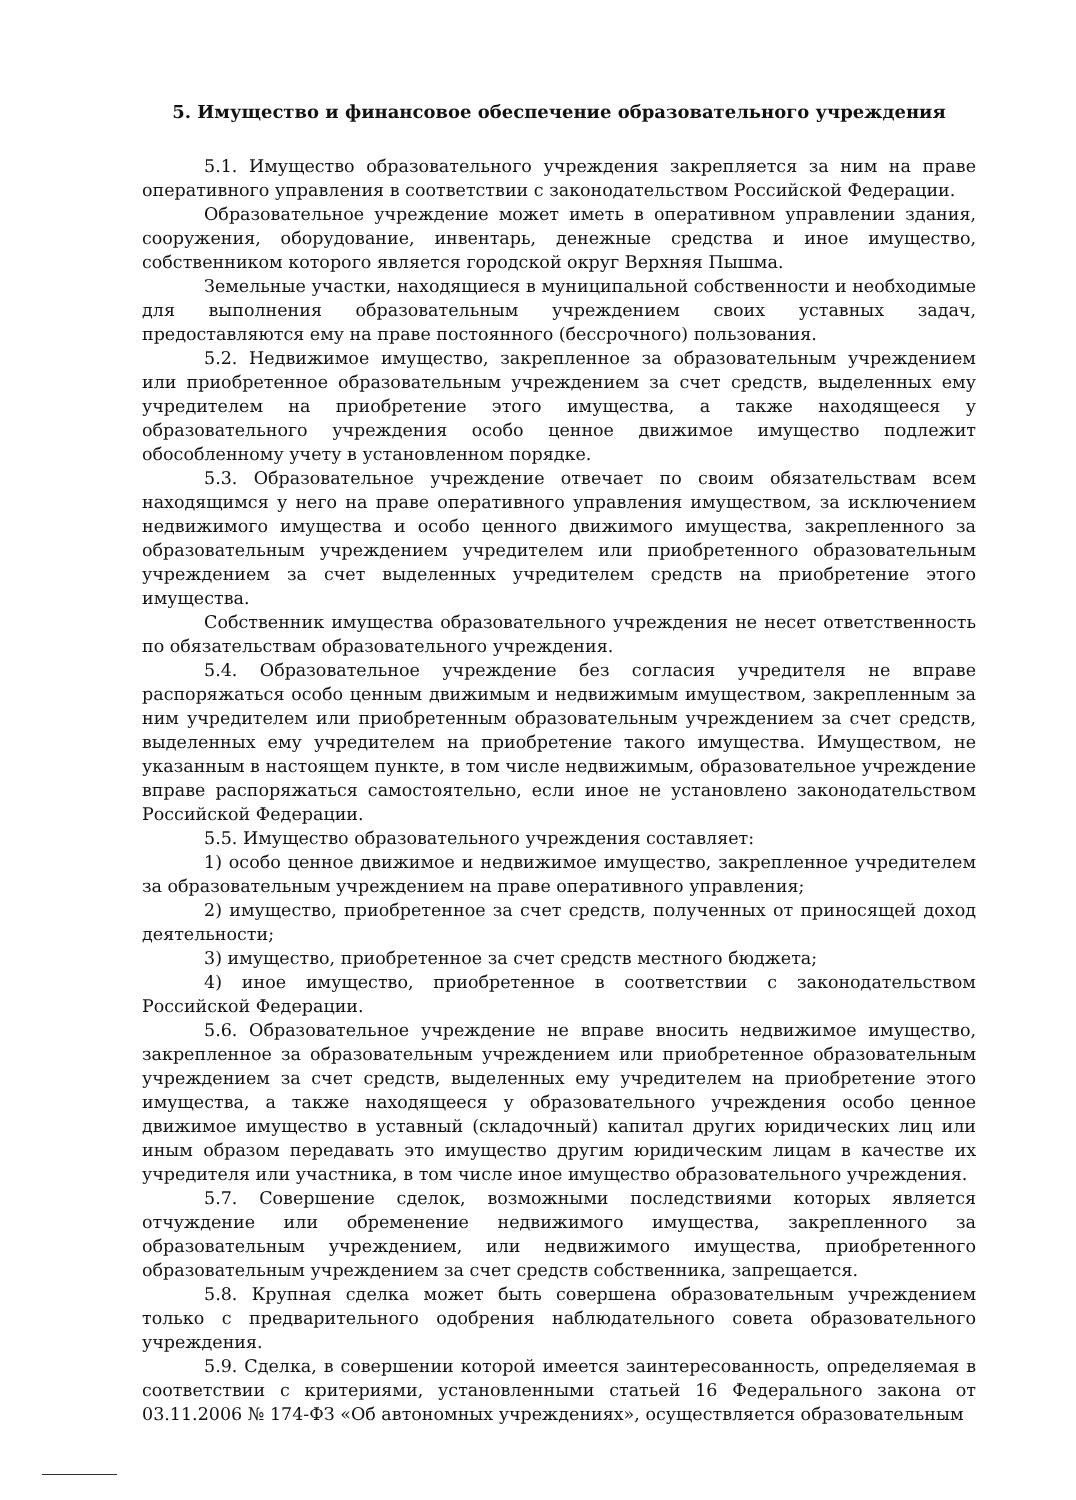5. Имущество и финансовое обеспечение образовательного учреждения
5.1. Имущество образовательного учреждения закрепляется за ним на праве оперативного управления в соответствии с законодательством Российской Федерации.
Образовательное учреждение может иметь в оперативном управлении здания, сооружения, оборудование, инвентарь, денежные средства и иное имущество, собственником которого является городской округ Верхняя Пышма.
Земельные участки, находящиеся в муниципальной собственности и необходимые для выполнения образовательным учреждением своих уставных задач, предоставляются ему на праве постоянного (бессрочного) пользования.
5.2. Недвижимое имущество, закрепленное за образовательным учреждением или приобретенное образовательным учреждением за счет средств, выделенных ему учредителем на приобретение этого имущества, а также находящееся у образовательного учреждения особо ценное движимое имущество подлежит обособленному учету в установленном порядке.
5.3. Образовательное учреждение отвечает по своим обязательствам всем находящимся у него на праве оперативного управления имуществом, за исключением недвижимого имущества и особо ценного движимого имущества, закрепленного за образовательным учреждением учредителем или приобретенного образовательным учреждением за счет выделенных учредителем средств на приобретение этого имущества.
Собственник имущества образовательного учреждения не несет ответственность по обязательствам образовательного учреждения.
5.4. Образовательное учреждение без согласия учредителя не вправе распоряжаться особо ценным движимым и недвижимым имуществом, закрепленным за ним учредителем или приобретенным образовательным учреждением за счет средств, выделенных ему учредителем на приобретение такого имущества. Имуществом, не указанным в настоящем пункте, в том числе недвижимым, образовательное учреждение вправе распоряжаться самостоятельно, если иное не установлено законодательством Российской Федерации.
5.5. Имущество образовательного учреждения составляет:
1) особо ценное движимое и недвижимое имущество, закрепленное учредителем за образовательным учреждением на праве оперативного управления;
2) имущество, приобретенное за счет средств, полученных от приносящей доход деятельности;
3) имущество, приобретенное за счет средств местного бюджета;
4) иное имущество, приобретенное в соответствии с законодательством Российской Федерации.
5.6. Образовательное учреждение не вправе вносить недвижимое имущество, закрепленное за образовательным учреждением или приобретенное образовательным учреждением за счет средств, выделенных ему учредителем на приобретение этого имущества, а также находящееся у образовательного учреждения особо ценное движимое имущество в уставный (складочный) капитал других юридических лиц или иным образом передавать это имущество другим юридическим лицам в качестве их учредителя или участника, в том числе иное имущество образовательного учреждения.
5.7. Совершение сделок, возможными последствиями которых является отчуждение или обременение недвижимого имущества, закрепленного за образовательным учреждением, или недвижимого имущества, приобретенного образовательным учреждением за счет средств собственника, запрещается.
5.8. Крупная сделка может быть совершена образовательным учреждением только с предварительного одобрения наблюдательного совета образовательного учреждения.
5.9. Сделка, в совершении которой имеется заинтересованность, определяемая в соответствии с критериями, установленными статьей 16 Федерального закона от 03.11.2006 № 174-ФЗ «Об автономных учреждениях», осуществляется образовательным